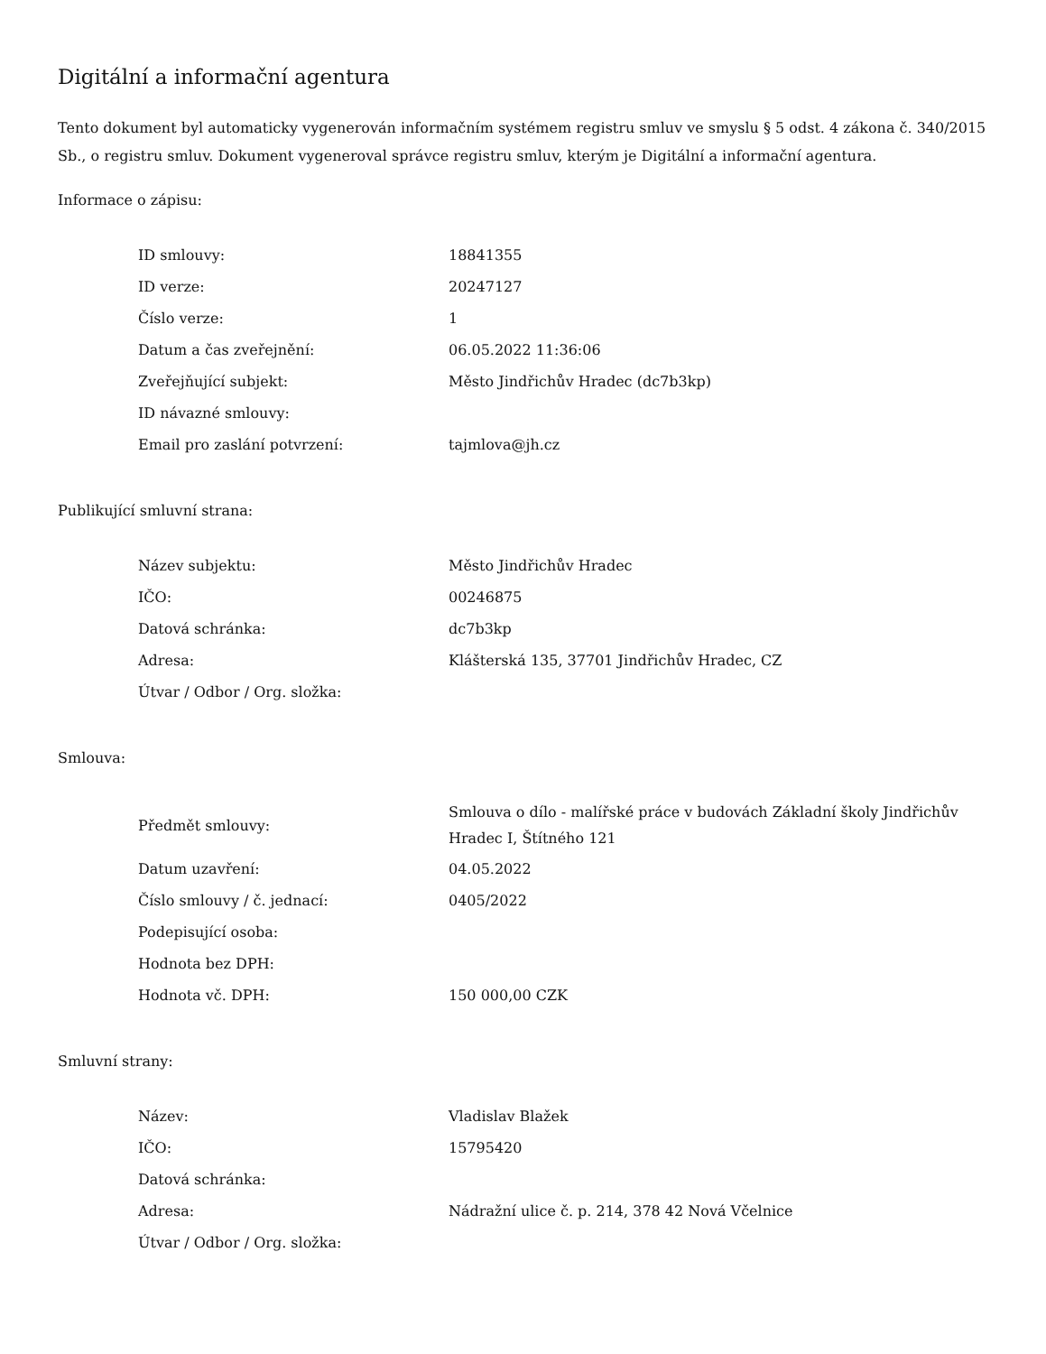Digitální a informační agentura
Tento dokument byl automaticky vygenerován informačním systémem registru smluv ve smyslu § 5 odst. 4 zákona č. 340/2015 Sb., o registru smluv. Dokument vygeneroval správce registru smluv, kterým je Digitální a informační agentura.
Informace o zápisu:
| ID smlouvy: | 18841355 |
| ID verze: | 20247127 |
| Číslo verze: | 1 |
| Datum a čas zveřejnění: | 06.05.2022 11:36:06 |
| Zveřejňující subjekt: | Město Jindřichův Hradec (dc7b3kp) |
| ID návazné smlouvy: | |
| Email pro zaslání potvrzení: | tajmlova@jh.cz |
Publikující smluvní strana:
| Název subjektu: | Město Jindřichův Hradec |
| IČO: | 00246875 |
| Datová schránka: | dc7b3kp |
| Adresa: | Klášterská 135, 37701 Jindřichův Hradec, CZ |
| Útvar / Odbor / Org. složka: | |
Smlouva:
| Předmět smlouvy: | Smlouva o dílo - malířské práce v budovách Základní školy Jindřichův Hradec I, Štítného 121 |
| Datum uzavření: | 04.05.2022 |
| Číslo smlouvy / č. jednací: | 0405/2022 |
| Podepisující osoba: | |
| Hodnota bez DPH: | |
| Hodnota vč. DPH: | 150 000,00 CZK |
Smluvní strany:
| Název: | Vladislav Blažek |
| IČO: | 15795420 |
| Datová schránka: | |
| Adresa: | Nádražní ulice č. p. 214, 378 42 Nová Včelnice |
| Útvar / Odbor / Org. složka: | |